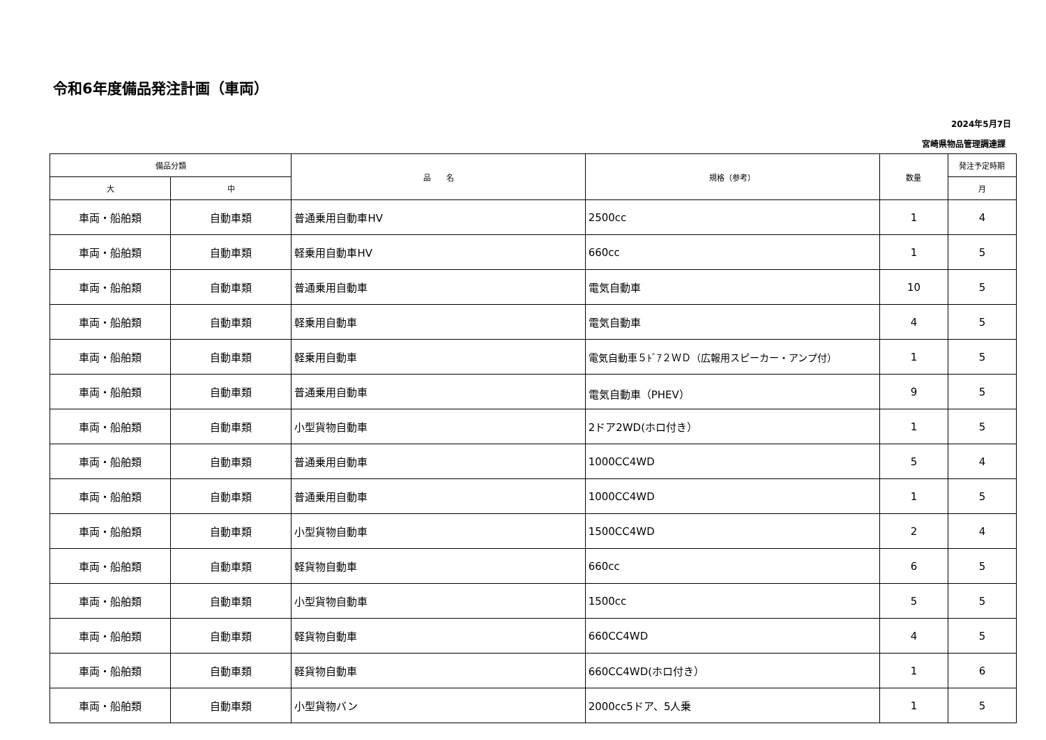令和6年度備品発注計画（車両）
2024年5月7日
宮崎県物品管理調達課
| 備品分類 | | 品 名 | 規格（参考） | 数量 | 発注予定時期 |
| --- | --- | --- | --- | --- | --- |
| 大 | 中 | | | | 月 |
| 車両・船舶類 | 自動車類 | 普通乗用自動車HV | 2500cc | 1 | 4 |
| 車両・船舶類 | 自動車類 | 軽乗用自動車HV | 660cc | 1 | 5 |
| 車両・船舶類 | 自動車類 | 普通乗用自動車 | 電気自動車 | 10 | 5 |
| 車両・船舶類 | 自動車類 | 軽乗用自動車 | 電気自動車 | 4 | 5 |
| 車両・船舶類 | 自動車類 | 軽乗用自動車 | 電気自動車５ﾄﾞｱ２ＷＤ（広報用スピーカー・アンプ付） | 1 | 5 |
| 車両・船舶類 | 自動車類 | 普通乗用自動車 | 電気自動車（PHEV） | 9 | 5 |
| 車両・船舶類 | 自動車類 | 小型貨物自動車 | 2ドア2WD(ホロ付き） | 1 | 5 |
| 車両・船舶類 | 自動車類 | 普通乗用自動車 | 1000CC4WD | 5 | 4 |
| 車両・船舶類 | 自動車類 | 普通乗用自動車 | 1000CC4WD | 1 | 5 |
| 車両・船舶類 | 自動車類 | 小型貨物自動車 | 1500CC4WD | 2 | 4 |
| 車両・船舶類 | 自動車類 | 軽貨物自動車 | 660cc | 6 | 5 |
| 車両・船舶類 | 自動車類 | 小型貨物自動車 | 1500cc | 5 | 5 |
| 車両・船舶類 | 自動車類 | 軽貨物自動車 | 660CC4WD | 4 | 5 |
| 車両・船舶類 | 自動車類 | 軽貨物自動車 | 660CC4WD(ホロ付き） | 1 | 6 |
| 車両・船舶類 | 自動車類 | 小型貨物バン | 2000cc5ドア、5人乗 | 1 | 5 |